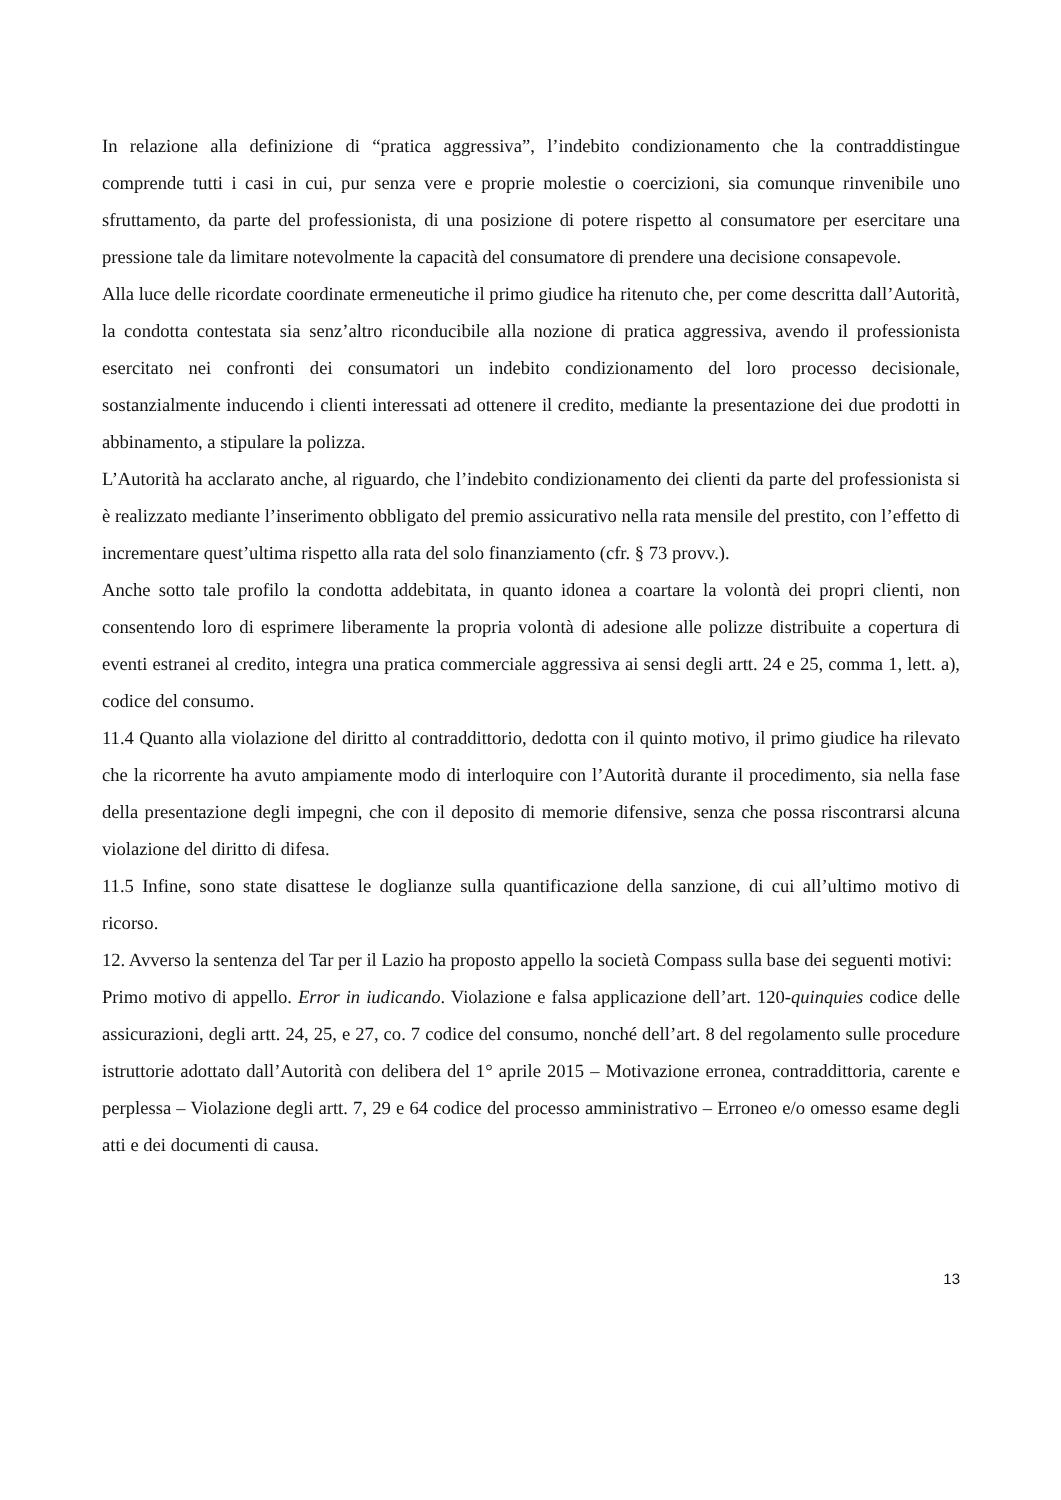In relazione alla definizione di “pratica aggressiva”, l’indebito condizionamento che la contraddistingue comprende tutti i casi in cui, pur senza vere e proprie molestie o coercizioni, sia comunque rinvenibile uno sfruttamento, da parte del professionista, di una posizione di potere rispetto al consumatore per esercitare una pressione tale da limitare notevolmente la capacità del consumatore di prendere una decisione consapevole.
Alla luce delle ricordate coordinate ermeneutiche il primo giudice ha ritenuto che, per come descritta dall’Autorità, la condotta contestata sia senz’altro riconducibile alla nozione di pratica aggressiva, avendo il professionista esercitato nei confronti dei consumatori un indebito condizionamento del loro processo decisionale, sostanzialmente inducendo i clienti interessati ad ottenere il credito, mediante la presentazione dei due prodotti in abbinamento, a stipulare la polizza.
L’Autorità ha acclarato anche, al riguardo, che l’indebito condizionamento dei clienti da parte del professionista si è realizzato mediante l’inserimento obbligato del premio assicurativo nella rata mensile del prestito, con l’effetto di incrementare quest’ultima rispetto alla rata del solo finanziamento (cfr. § 73 provv.).
Anche sotto tale profilo la condotta addebitata, in quanto idonea a coartare la volontà dei propri clienti, non consentendo loro di esprimere liberamente la propria volontà di adesione alle polizze distribuite a copertura di eventi estranei al credito, integra una pratica commerciale aggressiva ai sensi degli artt. 24 e 25, comma 1, lett. a), codice del consumo.
11.4 Quanto alla violazione del diritto al contraddittorio, dedotta con il quinto motivo, il primo giudice ha rilevato che la ricorrente ha avuto ampiamente modo di interloquire con l’Autorità durante il procedimento, sia nella fase della presentazione degli impegni, che con il deposito di memorie difensive, senza che possa riscontrarsi alcuna violazione del diritto di difesa.
11.5 Infine, sono state disattese le doglianze sulla quantificazione della sanzione, di cui all’ultimo motivo di ricorso.
12. Avverso la sentenza del Tar per il Lazio ha proposto appello la società Compass sulla base dei seguenti motivi:
Primo motivo di appello. Error in iudicando. Violazione e falsa applicazione dell’art. 120-quinquies codice delle assicurazioni, degli artt. 24, 25, e 27, co. 7 codice del consumo, nonché dell’art. 8 del regolamento sulle procedure istruttorie adottato dall’Autorità con delibera del 1° aprile 2015 – Motivazione erronea, contraddittoria, carente e perplessa – Violazione degli artt. 7, 29 e 64 codice del processo amministrativo – Erroneo e/o omesso esame degli atti e dei documenti di causa.
13